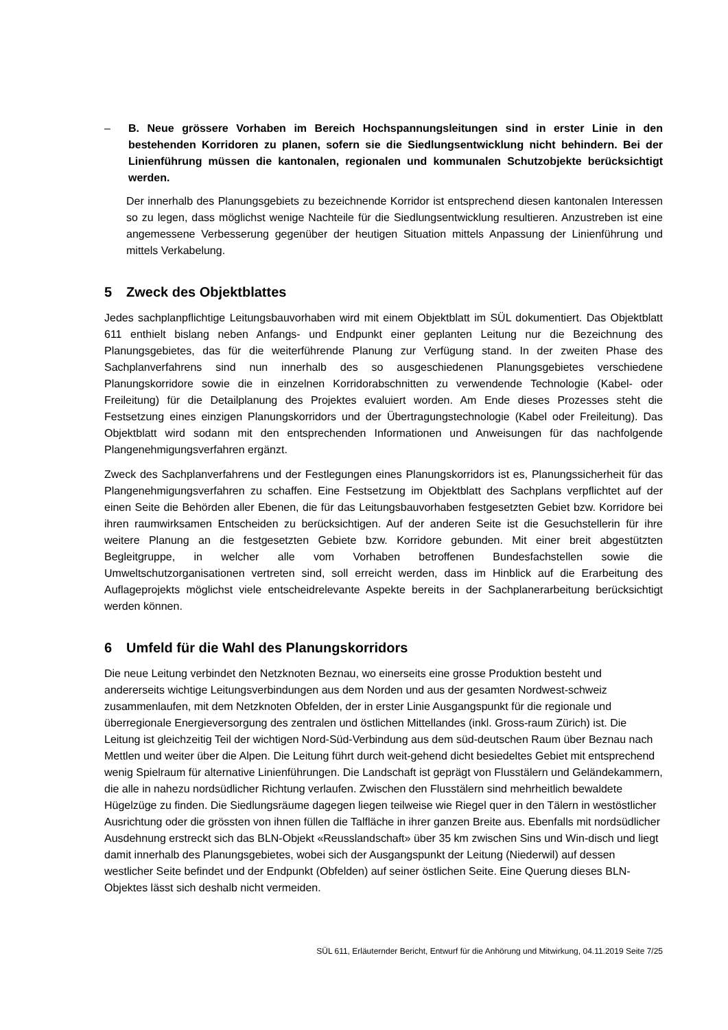– B. Neue grössere Vorhaben im Bereich Hochspannungsleitungen sind in erster Linie in den bestehenden Korridoren zu planen, sofern sie die Siedlungsentwicklung nicht behindern. Bei der Linienführung müssen die kantonalen, regionalen und kommunalen Schutzobjekte berücksichtigt werden.
Der innerhalb des Planungsgebiets zu bezeichnende Korridor ist entsprechend diesen kantonalen Interessen so zu legen, dass möglichst wenige Nachteile für die Siedlungsentwicklung resultieren. Anzustreben ist eine angemessene Verbesserung gegenüber der heutigen Situation mittels Anpassung der Linienführung und mittels Verkabelung.
5 Zweck des Objektblattes
Jedes sachplanpflichtige Leitungsbauvorhaben wird mit einem Objektblatt im SÜL dokumentiert. Das Objektblatt 611 enthielt bislang neben Anfangs- und Endpunkt einer geplanten Leitung nur die Bezeichnung des Planungsgebietes, das für die weiterführende Planung zur Verfügung stand. In der zweiten Phase des Sachplanverfahrens sind nun innerhalb des so ausgeschiedenen Planungsgebietes verschiedene Planungskorridore sowie die in einzelnen Korridorabschnitten zu verwendende Technologie (Kabel- oder Freileitung) für die Detailplanung des Projektes evaluiert worden. Am Ende dieses Prozesses steht die Festsetzung eines einzigen Planungskorridors und der Übertragungstechnologie (Kabel oder Freileitung). Das Objektblatt wird sodann mit den entsprechenden Informationen und Anweisungen für das nachfolgende Plangenehmigungsverfahren ergänzt.
Zweck des Sachplanverfahrens und der Festlegungen eines Planungskorridors ist es, Planungssicherheit für das Plangenehmigungsverfahren zu schaffen. Eine Festsetzung im Objektblatt des Sachplans verpflichtet auf der einen Seite die Behörden aller Ebenen, die für das Leitungsbauvorhaben festgesetzten Gebiet bzw. Korridore bei ihren raumwirksamen Entscheiden zu berücksichtigen. Auf der anderen Seite ist die Gesuchstellerin für ihre weitere Planung an die festgesetzten Gebiete bzw. Korridore gebunden. Mit einer breit abgestützten Begleitgruppe, in welcher alle vom Vorhaben betroffenen Bundesfachstellen sowie die Umweltschutzorganisationen vertreten sind, soll erreicht werden, dass im Hinblick auf die Erarbeitung des Auflageprojekts möglichst viele entscheidrelevante Aspekte bereits in der Sachplanerarbeitung berücksichtigt werden können.
6 Umfeld für die Wahl des Planungskorridors
Die neue Leitung verbindet den Netzknoten Beznau, wo einerseits eine grosse Produktion besteht und andererseits wichtige Leitungsverbindungen aus dem Norden und aus der gesamten Nordwest-schweiz zusammenlaufen, mit dem Netzknoten Obfelden, der in erster Linie Ausgangspunkt für die regionale und überregionale Energieversorgung des zentralen und östlichen Mittellandes (inkl. Gross-raum Zürich) ist. Die Leitung ist gleichzeitig Teil der wichtigen Nord-Süd-Verbindung aus dem süd-deutschen Raum über Beznau nach Mettlen und weiter über die Alpen. Die Leitung führt durch weit-gehend dicht besiedeltes Gebiet mit entsprechend wenig Spielraum für alternative Linienführungen. Die Landschaft ist geprägt von Flusstälern und Geländekammern, die alle in nahezu nordsüdlicher Richtung verlaufen. Zwischen den Flusstälern sind mehrheitlich bewaldete Hügelzüge zu finden. Die Siedlungsräume dagegen liegen teilweise wie Riegel quer in den Tälern in westöstlicher Ausrichtung oder die grössten von ihnen füllen die Talfläche in ihrer ganzen Breite aus. Ebenfalls mit nordsüdlicher Ausdehnung erstreckt sich das BLN-Objekt «Reusslandschaft» über 35 km zwischen Sins und Win-disch und liegt damit innerhalb des Planungsgebietes, wobei sich der Ausgangspunkt der Leitung (Niederwil) auf dessen westlicher Seite befindet und der Endpunkt (Obfelden) auf seiner östlichen Seite. Eine Querung dieses BLN-Objektes lässt sich deshalb nicht vermeiden.
SÜL 611, Erläuternder Bericht, Entwurf für die Anhörung und Mitwirkung, 04.11.2019 Seite 7/25